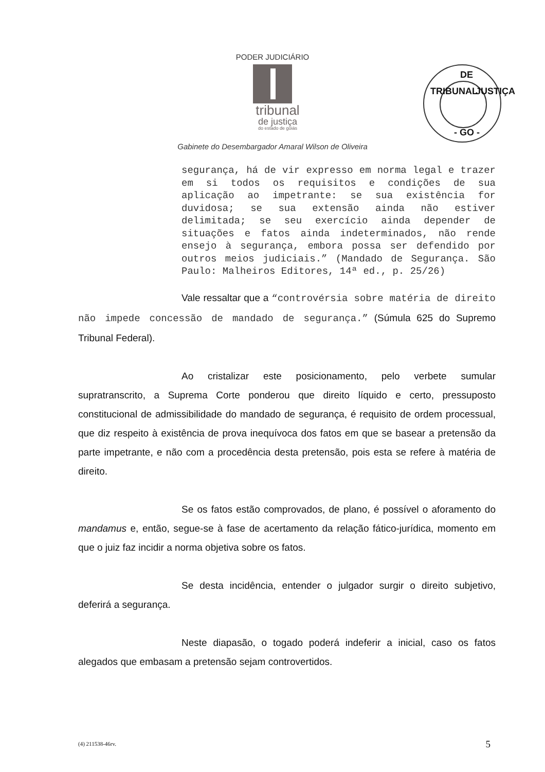PODER JUDICIÁRIO
tribunal
de justiça
do estado de goiás
DE
TRIBUNAL JUSTIÇA
- GO -
Gabinete do Desembargador Amaral Wilson de Oliveira
segurança, há de vir expresso em norma legal e trazer em si todos os requisitos e condições de sua aplicação ao impetrante: se sua existência for duvidosa; se sua extensão ainda não estiver delimitada; se seu exercício ainda depender de situações e fatos ainda indeterminados, não rende ensejo à segurança, embora possa ser defendido por outros meios judiciais.” (Mandado de Segurança. São Paulo: Malheiros Editores, 14ª ed., p. 25/26)
Vale ressaltar que a “controvérsia sobre matéria de direito não impede concessão de mandado de segurança.” (Súmula 625 do Supremo Tribunal Federal).
Ao cristalizar este posicionamento, pelo verbete sumular supratranscrito, a Suprema Corte ponderou que direito líquido e certo, pressuposto constitucional de admissibilidade do mandado de segurança, é requisito de ordem processual, que diz respeito à existência de prova inequívoca dos fatos em que se basear a pretensão da parte impetrante, e não com a procedência desta pretensão, pois esta se refere à matéria de direito.
Se os fatos estão comprovados, de plano, é possível o aforamento do mandamus e, então, segue-se à fase de acertamento da relação fático-jurídica, momento em que o juiz faz incidir a norma objetiva sobre os fatos.
Se desta incidência, entender o julgador surgir o direito subjetivo, deferirá a segurança.
Neste diapasão, o togado poderá indeferir a inicial, caso os fatos alegados que embasam a pretensão sejam controvertidos.
(4) 211538-46rv. 5